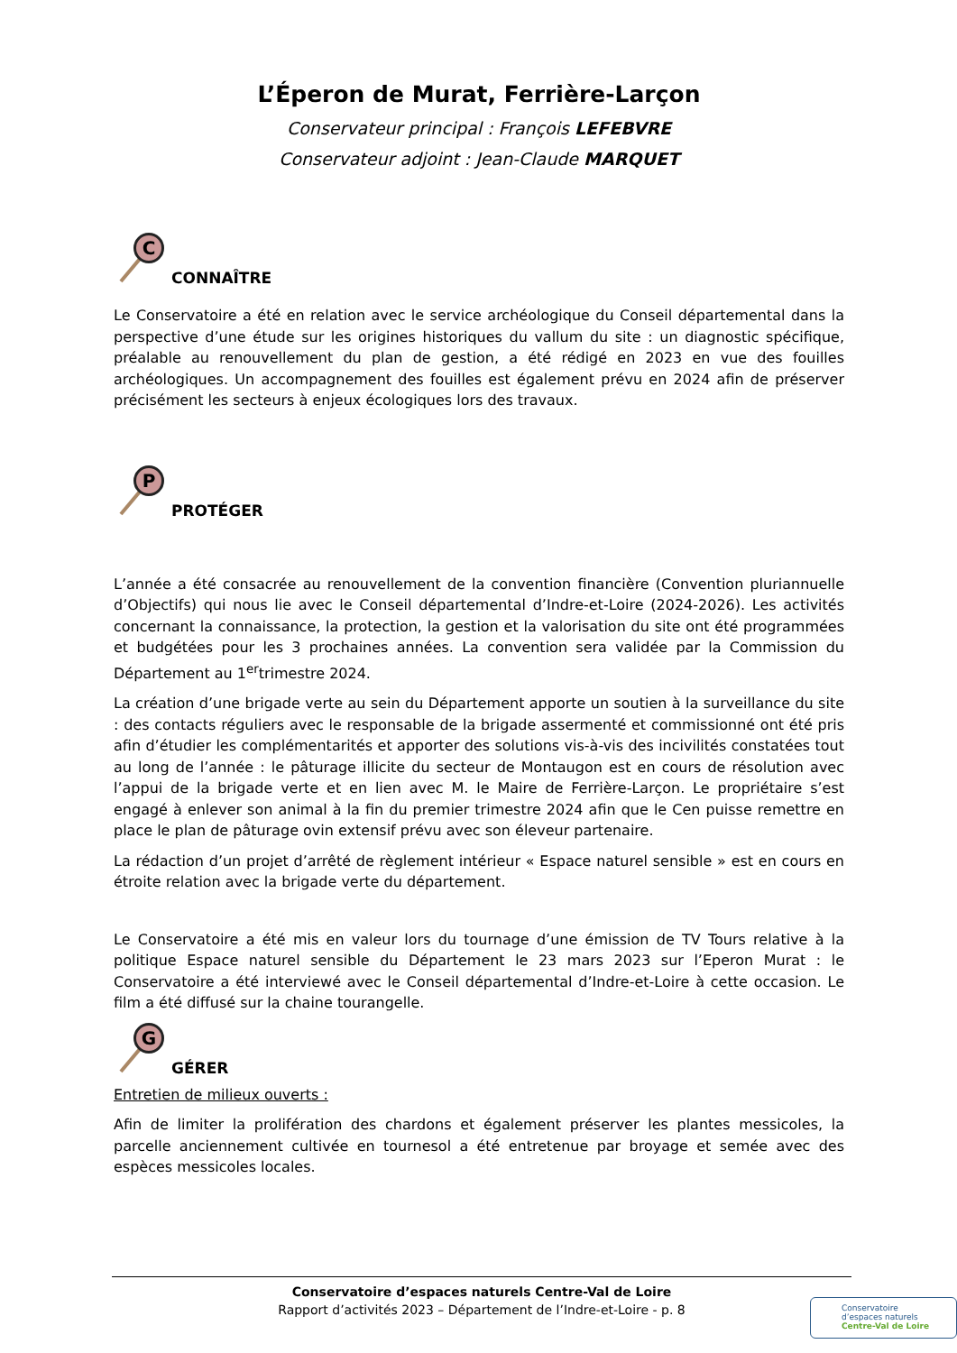L’Éperon de Murat, Ferrière-Larçon
Conservateur principal : François LEFEBVRE
Conservateur adjoint : Jean-Claude MARQUET
C
CONNAÎTRE
Le Conservatoire a été en relation avec le service archéologique du Conseil départemental dans la perspective d’une étude sur les origines historiques du vallum du site : un diagnostic spécifique, préalable au renouvellement du plan de gestion, a été rédigé en 2023 en vue des fouilles archéologiques. Un accompagnement des fouilles est également prévu en 2024 afin de préserver précisément les secteurs à enjeux écologiques lors des travaux.
P
PROTÉGER
L’année a été consacrée au renouvellement de la convention financière (Convention pluriannuelle d’Objectifs) qui nous lie avec le Conseil départemental d’Indre-et-Loire (2024-2026). Les activités concernant la connaissance, la protection, la gestion et la valorisation du site ont été programmées et budgétées pour les 3 prochaines années. La convention sera validée par la Commission du Département au 1<sup>er</sup>trimestre 2024.
La création d’une brigade verte au sein du Département apporte un soutien à la surveillance du site : des contacts réguliers avec le responsable de la brigade assermenté et commissionné ont été pris afin d’étudier les complémentarités et apporter des solutions vis-à-vis des incivilités constatées tout au long de l’année : le pâturage illicite du secteur de Montaugon est en cours de résolution avec l’appui de la brigade verte et en lien avec M. le Maire de Ferrière-Larçon. Le propriétaire s’est engagé à enlever son animal à la fin du premier trimestre 2024 afin que le Cen puisse remettre en place le plan de pâturage ovin extensif prévu avec son éleveur partenaire.
La rédaction d’un projet d’arrêté de règlement intérieur « Espace naturel sensible » est en cours en étroite relation avec la brigade verte du département.
Le Conservatoire a été mis en valeur lors du tournage d’une émission de TV Tours relative à la politique Espace naturel sensible du Département le 23 mars 2023 sur l’Eperon Murat : le Conservatoire a été interviewé avec le Conseil départemental d’Indre-et-Loire à cette occasion. Le film a été diffusé sur la chaine tourangelle.
G
GÉRER
Entretien de milieux ouverts :
Afin de limiter la prolifération des chardons et également préserver les plantes messicoles, la parcelle anciennement cultivée en tournesol a été entretenue par broyage et semée avec des espèces messicoles locales.
Conservatoire d’espaces naturels Centre-Val de Loire
Rapport d’activités 2023 – Département de l’Indre-et-Loire - p. 8
Conservatoire
d’espaces naturels
Centre-Val de Loire